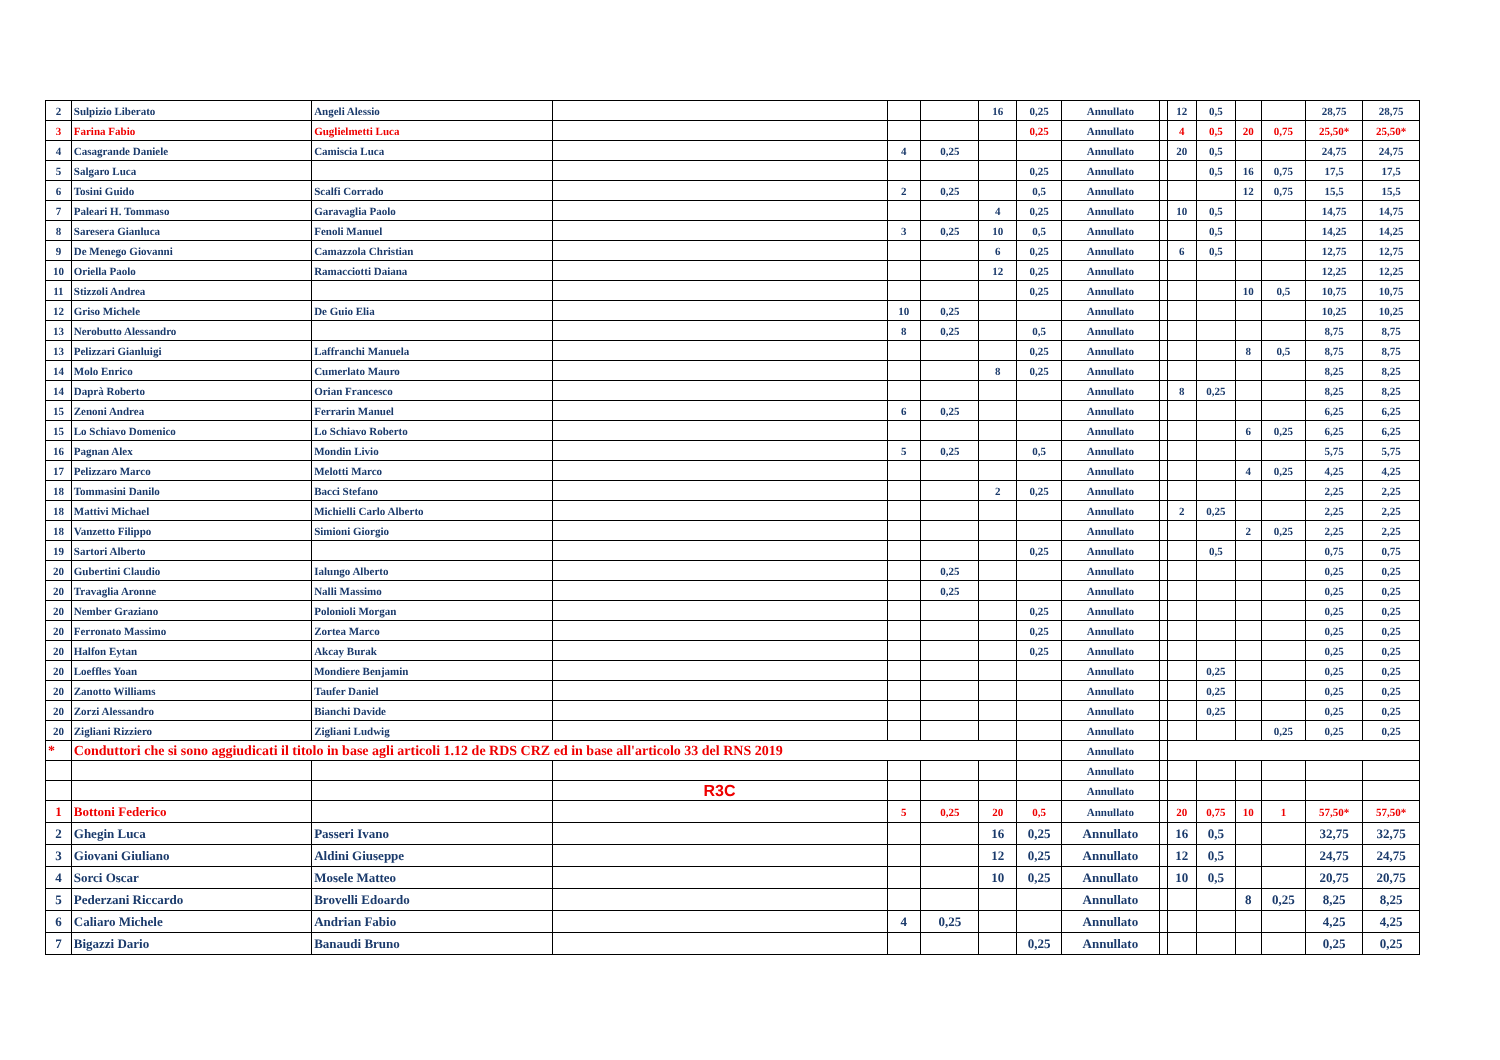| 2 | Sulpizio Liberato | Angeli Alessio | | | | 16 | 0,25 | Annullato | | 12 | 0,5 | | | 28,75 | 28,75 |
| 3 | Farina Fabio | Guglielmetti Luca | | | | | 0,25 | Annullato | | 4 | 0,5 | 20 | 0,75 | 25,50* | 25,50* |
| 4 | Casagrande Daniele | Camiscia Luca | | 4 | 0,25 | | | Annullato | | 20 | 0,5 | | | 24,75 | 24,75 |
| 5 | Salgaro Luca | | | | | | 0,25 | Annullato | | | 0,5 | 16 | 0,75 | 17,5 | 17,5 |
| 6 | Tosini Guido | Scalfi Corrado | | 2 | 0,25 | | 0,5 | Annullato | | | | 12 | 0,75 | 15,5 | 15,5 |
| 7 | Paleari H. Tommaso | Garavaglia Paolo | | | | 4 | 0,25 | Annullato | | 10 | 0,5 | | | 14,75 | 14,75 |
| 8 | Saresera Gianluca | Fenoli Manuel | | 3 | 0,25 | 10 | 0,5 | Annullato | | | 0,5 | | | 14,25 | 14,25 |
| 9 | De Menego Giovanni | Camazzola Christian | | | | 6 | 0,25 | Annullato | | 6 | 0,5 | | | 12,75 | 12,75 |
| 10 | Oriella Paolo | Ramacciotti Daiana | | | | 12 | 0,25 | Annullato | | | | | | 12,25 | 12,25 |
| 11 | Stizzoli Andrea | | | | | | 0,25 | Annullato | | | | 10 | 0,5 | 10,75 | 10,75 |
| 12 | Griso Michele | De Guio Elia | | 10 | 0,25 | | | Annullato | | | | | | 10,25 | 10,25 |
| 13 | Nerobutto Alessandro | | | 8 | 0,25 | | 0,5 | Annullato | | | | | | 8,75 | 8,75 |
| 13 | Pelizzari Gianluigi | Laffranchi Manuela | | | | | 0,25 | Annullato | | | | 8 | 0,5 | 8,75 | 8,75 |
| 14 | Molo Enrico | Cumerlato Mauro | | | | 8 | 0,25 | Annullato | | | | | | 8,25 | 8,25 |
| 14 | Daprà Roberto | Orian Francesco | | | | | | Annullato | | 8 | 0,25 | | | 8,25 | 8,25 |
| 15 | Zenoni Andrea | Ferrarin Manuel | | 6 | 0,25 | | | Annullato | | | | | | 6,25 | 6,25 |
| 15 | Lo Schiavo Domenico | Lo Schiavo Roberto | | | | | | Annullato | | | | 6 | 0,25 | 6,25 | 6,25 |
| 16 | Pagnan Alex | Mondin Livio | | 5 | 0,25 | | 0,5 | Annullato | | | | | | 5,75 | 5,75 |
| 17 | Pelizzaro Marco | Melotti Marco | | | | | | Annullato | | | | 4 | 0,25 | 4,25 | 4,25 |
| 18 | Tommasini Danilo | Bacci Stefano | | | | 2 | 0,25 | Annullato | | | | | | 2,25 | 2,25 |
| 18 | Mattivi Michael | Michielli Carlo Alberto | | | | | | Annullato | | 2 | 0,25 | | | 2,25 | 2,25 |
| 18 | Vanzetto Filippo | Simioni Giorgio | | | | | | Annullato | | | | 2 | 0,25 | 2,25 | 2,25 |
| 19 | Sartori Alberto | | | | | | 0,25 | Annullato | | | 0,5 | | | 0,75 | 0,75 |
| 20 | Gubertini Claudio | Ialungo Alberto | | | 0,25 | | | Annullato | | | | | | 0,25 | 0,25 |
| 20 | Travaglia Aronne | Nalli Massimo | | | 0,25 | | | Annullato | | | | | | 0,25 | 0,25 |
| 20 | Nember Graziano | Polonioli Morgan | | | | | 0,25 | Annullato | | | | | | 0,25 | 0,25 |
| 20 | Ferronato Massimo | Zortea Marco | | | | | 0,25 | Annullato | | | | | | 0,25 | 0,25 |
| 20 | Halfon Eytan | Akcay Burak | | | | | 0,25 | Annullato | | | | | | 0,25 | 0,25 |
| 20 | Loeffles Yoan | Mondiere Benjamin | | | | | | Annullato | | | 0,25 | | | 0,25 | 0,25 |
| 20 | Zanotto Williams | Taufer Daniel | | | | | | Annullato | | | 0,25 | | | 0,25 | 0,25 |
| 20 | Zorzi Alessandro | Bianchi Davide | | | | | | Annullato | | | 0,25 | | | 0,25 | 0,25 |
| 20 | Zigliani Rizziero | Zigliani Ludwig | | | | | | Annullato | | | | | 0,25 | 0,25 | 0,25 |
| * | Conduttori che si sono aggiudicati il titolo in base agli articoli 1.12 de RDS CRZ ed in base all'articolo 33 del RNS 2019 | | | | | | | Annullato | | | | | | | |
| | | | | | | | | Annullato | | | | | | | |
| | | | R3C | | | | | Annullato | | | | | | | |
| 1 | Bottoni Federico | | | 5 | 0,25 | 20 | 0,5 | Annullato | | 20 | 0,75 | 10 | 1 | 57,50* | 57,50* |
| 2 | Ghegin Luca | Passeri Ivano | | | | 16 | 0,25 | Annullato | | 16 | 0,5 | | | 32,75 | 32,75 |
| 3 | Giovani Giuliano | Aldini Giuseppe | | | | 12 | 0,25 | Annullato | | 12 | 0,5 | | | 24,75 | 24,75 |
| 4 | Sorci Oscar | Mosele Matteo | | | | 10 | 0,25 | Annullato | | 10 | 0,5 | | | 20,75 | 20,75 |
| 5 | Pederzani Riccardo | Brovelli Edoardo | | | | | | Annullato | | | | 8 | 0,25 | 8,25 | 8,25 |
| 6 | Caliaro Michele | Andrian Fabio | | 4 | 0,25 | | | Annullato | | | | | | 4,25 | 4,25 |
| 7 | Bigazzi Dario | Banaudi Bruno | | | | | 0,25 | Annullato | | | | | | 0,25 | 0,25 |